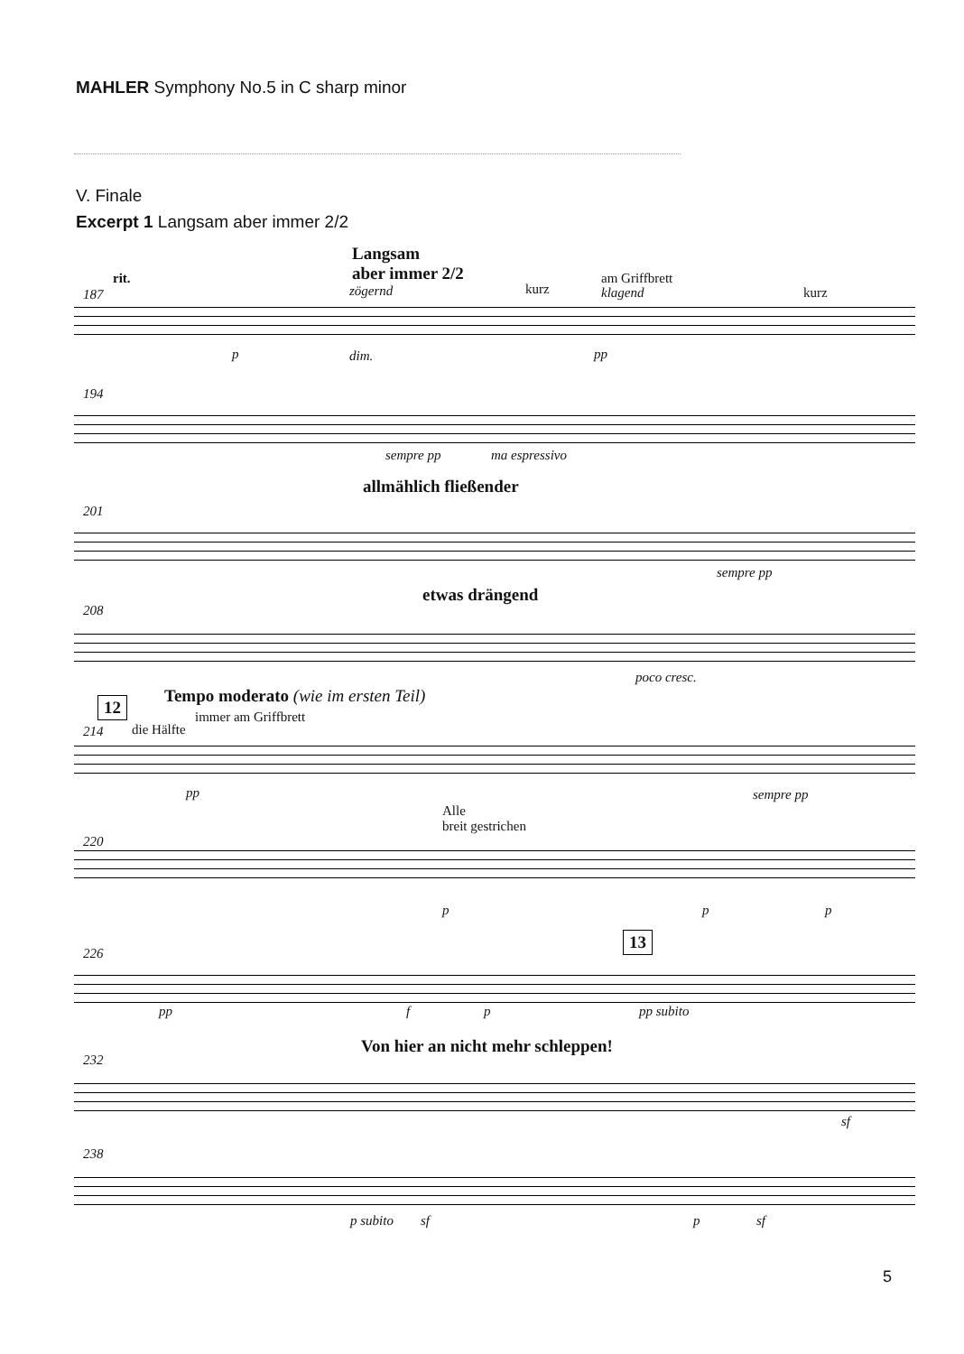MAHLER Symphony No.5 in C sharp minor
V. Finale
Excerpt 1 Langsam aber immer 2/2
Langsam
aber immer 2/2
187
rit.
zögernd kurz
am Griffbrett
klagend kurz
p dim. pp
194
sempre pp ma espressivo
allmählich fließender
201
sempre pp
etwas drängend
208
poco cresc.
12
Tempo moderato (wie im ersten Teil)
214 die Hälfte
immer am Griffbrett
pp sempre pp
220
Alle
breit gestrichen
p p p
13
226
pp f p pp subito
Von hier an nicht mehr schleppen!
232
sf
238
p subito sf p sf
5